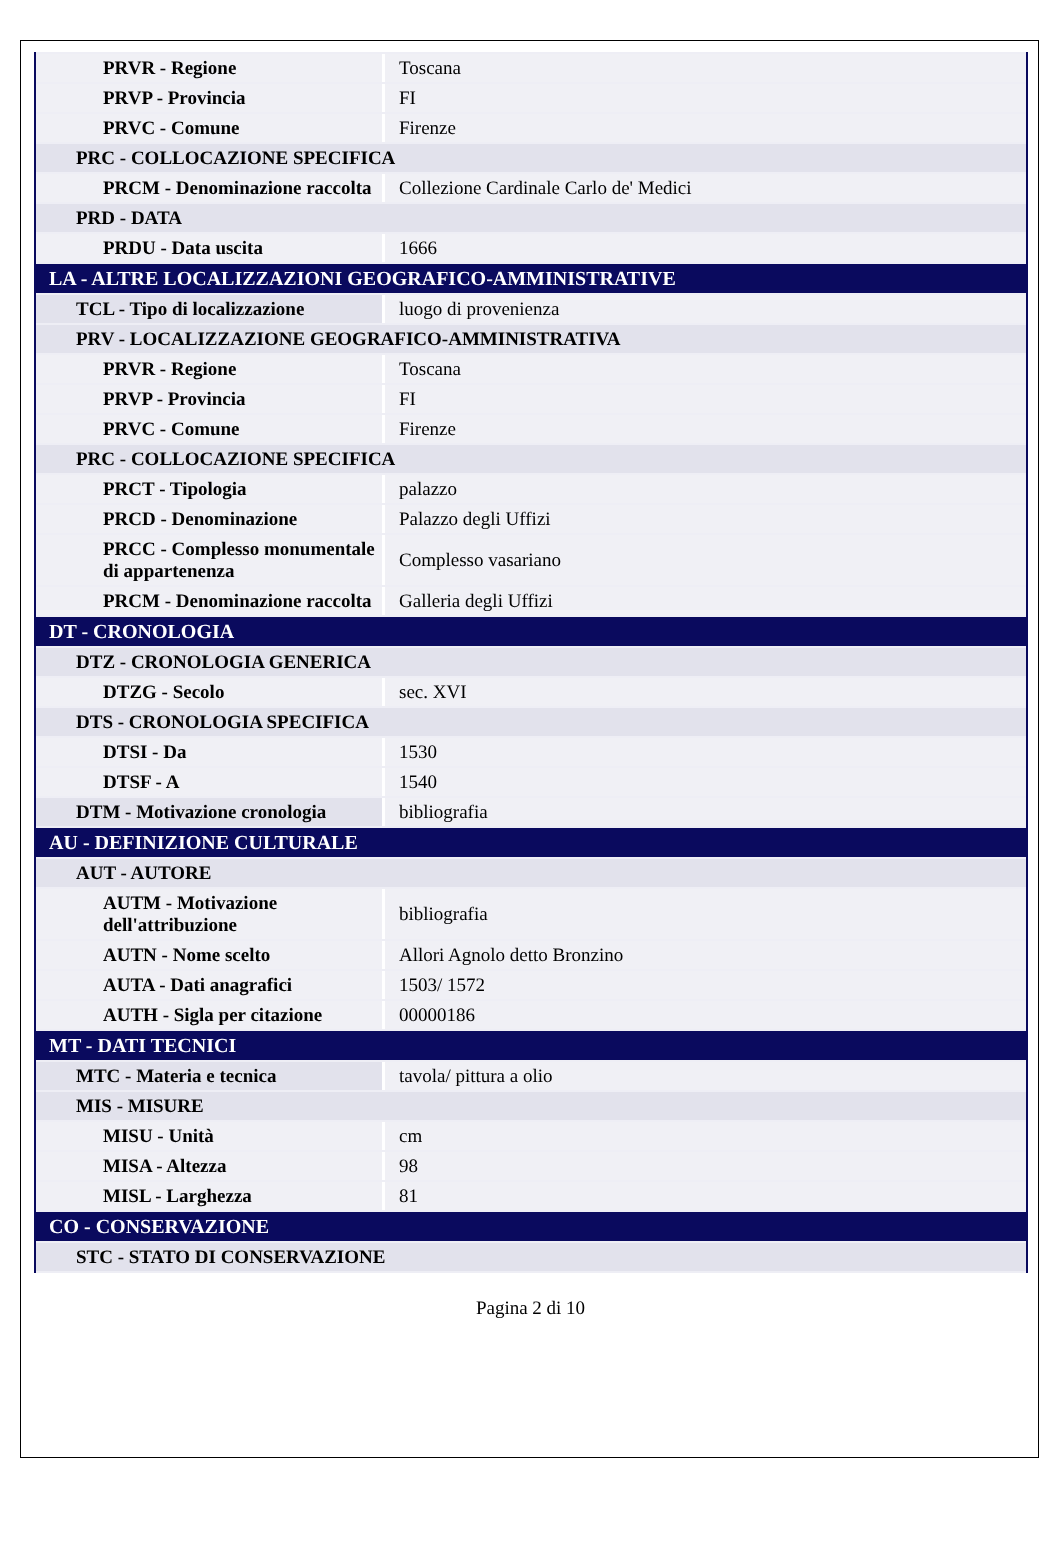| PRVR - Regione | Toscana |
| PRVP - Provincia | FI |
| PRVC - Comune | Firenze |
| PRC - COLLOCAZIONE SPECIFICA | |
| PRCM - Denominazione raccolta | Collezione Cardinale Carlo de' Medici |
| PRD - DATA | |
| PRDU - Data uscita | 1666 |
| LA - ALTRE LOCALIZZAZIONI GEOGRAFICO-AMMINISTRATIVE | |
| TCL - Tipo di localizzazione | luogo di provenienza |
| PRV - LOCALIZZAZIONE GEOGRAFICO-AMMINISTRATIVA | |
| PRVR - Regione | Toscana |
| PRVP - Provincia | FI |
| PRVC - Comune | Firenze |
| PRC - COLLOCAZIONE SPECIFICA | |
| PRCT - Tipologia | palazzo |
| PRCD - Denominazione | Palazzo degli Uffizi |
| PRCC - Complesso monumentale di appartenenza | Complesso vasariano |
| PRCM - Denominazione raccolta | Galleria degli Uffizi |
| DT - CRONOLOGIA | |
| DTZ - CRONOLOGIA GENERICA | |
| DTZG - Secolo | sec. XVI |
| DTS - CRONOLOGIA SPECIFICA | |
| DTSI - Da | 1530 |
| DTSF - A | 1540 |
| DTM - Motivazione cronologia | bibliografia |
| AU - DEFINIZIONE CULTURALE | |
| AUT - AUTORE | |
| AUTM - Motivazione dell'attribuzione | bibliografia |
| AUTN - Nome scelto | Allori Agnolo detto Bronzino |
| AUTA - Dati anagrafici | 1503/ 1572 |
| AUTH - Sigla per citazione | 00000186 |
| MT - DATI TECNICI | |
| MTC - Materia e tecnica | tavola/ pittura a olio |
| MIS - MISURE | |
| MISU - Unità | cm |
| MISA - Altezza | 98 |
| MISL - Larghezza | 81 |
| CO - CONSERVAZIONE | |
| STC - STATO DI CONSERVAZIONE | |
Pagina 2 di 10